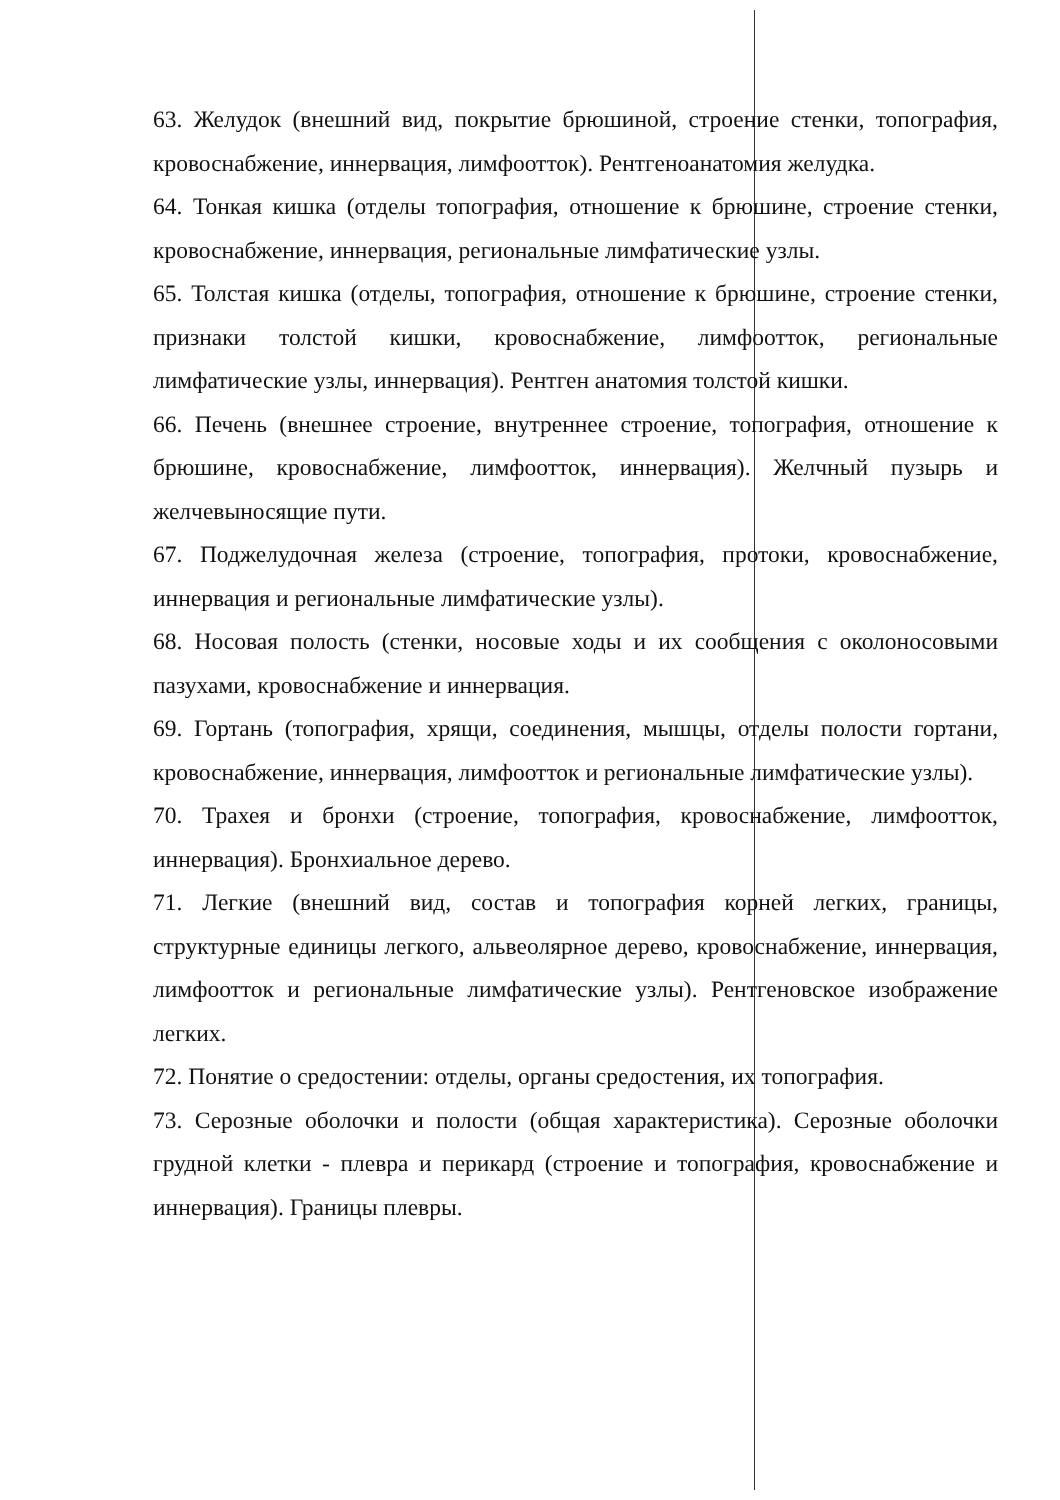63. Желудок (внешний вид, покрытие брюшиной, строение стенки, топография, кровоснабжение, иннервация, лимфоотток). Рентгеноанатомия желудка.
64. Тонкая кишка (отделы топография, отношение к брюшине, строение стенки, кровоснабжение, иннервация, региональные лимфатические узлы.
65. Толстая кишка (отделы, топография, отношение к брюшине, строение стенки, признаки толстой кишки, кровоснабжение, лимфоотток, региональные лимфатические узлы, иннервация). Рентген анатомия толстой кишки.
66. Печень (внешнее строение, внутреннее строение, топография, отношение к брюшине, кровоснабжение, лимфоотток, иннервация). Желчный пузырь и желчевыносящие пути.
67. Поджелудочная железа (строение, топография, протоки, кровоснабжение, иннервация и региональные лимфатические узлы).
68. Носовая полость (стенки, носовые ходы и их сообщения с околоносовыми пазухами, кровоснабжение и иннервация.
69. Гортань (топография, хрящи, соединения, мышцы, отделы полости гортани, кровоснабжение, иннервация, лимфоотток и региональные лимфатические узлы).
70. Трахея и бронхи (строение, топография, кровоснабжение, лимфоотток, иннервация). Бронхиальное дерево.
71. Легкие (внешний вид, состав и топография корней легких, границы, структурные единицы легкого, альвеолярное дерево, кровоснабжение, иннервация, лимфоотток и региональные лимфатические узлы). Рентгеновское изображение легких.
72. Понятие о средостении: отделы, органы средостения, их топография.
73. Серозные оболочки и полости (общая характеристика). Серозные оболочки грудной клетки - плевра и перикард (строение и топография, кровоснабжение и иннервация). Границы плевры.